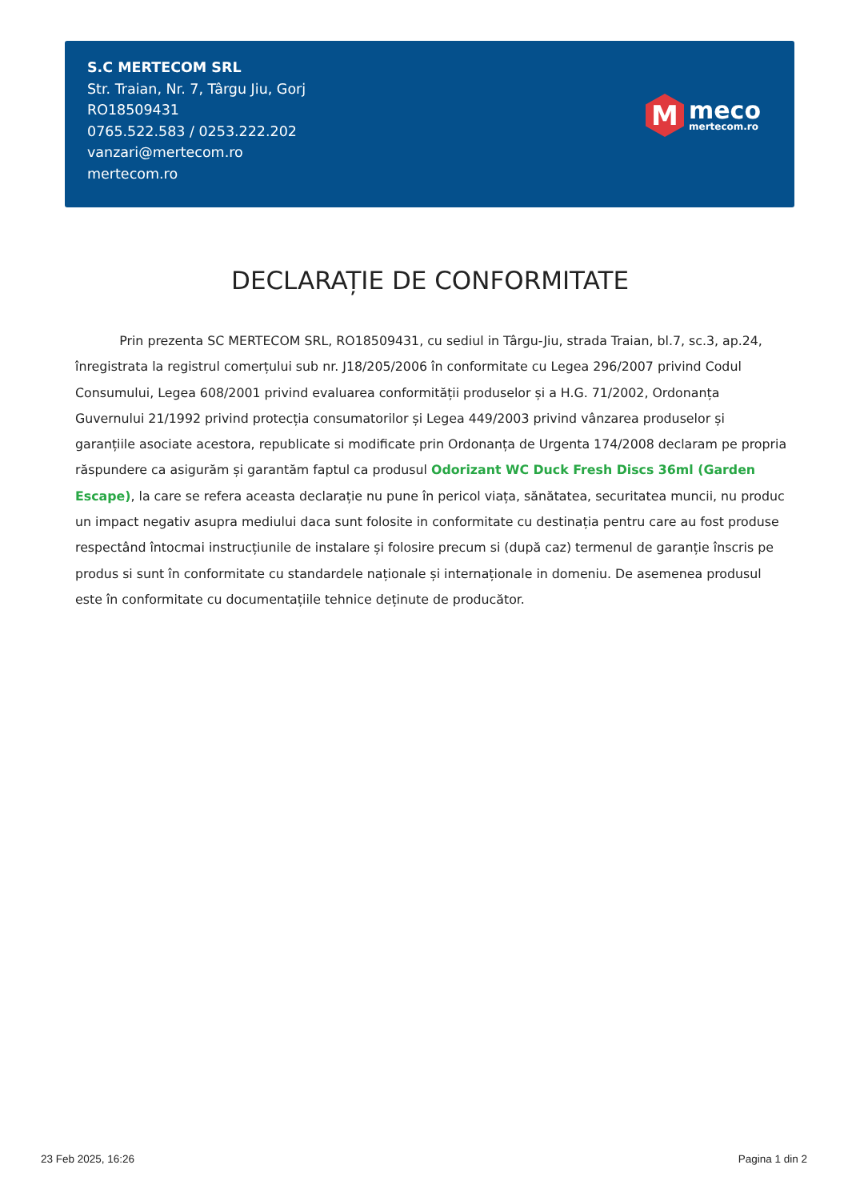S.C MERTECOM SRL
Str. Traian, Nr. 7, Târgu Jiu, Gorj
RO18509431
0765.522.583 / 0253.222.202
vanzari@mertecom.ro
mertecom.ro
M
meco
mertecom.ro
DECLARAȚIE DE CONFORMITATE
Prin prezenta SC MERTECOM SRL, RO18509431, cu sediul in Târgu-Jiu, strada Traian, bl.7, sc.3, ap.24, înregistrata la registrul comerțului sub nr. J18/205/2006 în conformitate cu Legea 296/2007 privind Codul Consumului, Legea 608/2001 privind evaluarea conformității produselor și a H.G. 71/2002, Ordonanța Guvernului 21/1992 privind protecția consumatorilor și Legea 449/2003 privind vânzarea produselor și garanțiile asociate acestora, republicate si modificate prin Ordonanța de Urgenta 174/2008 declaram pe propria răspundere ca asigurăm și garantăm faptul ca produsul Odorizant WC Duck Fresh Discs 36ml (Garden Escape), la care se refera aceasta declarație nu pune în pericol viața, sănătatea, securitatea muncii, nu produc un impact negativ asupra mediului daca sunt folosite in conformitate cu destinația pentru care au fost produse respectând întocmai instrucțiunile de instalare și folosire precum si (după caz) termenul de garanție înscris pe produs si sunt în conformitate cu standardele naționale și internaționale in domeniu. De asemenea produsul este în conformitate cu documentațiile tehnice deținute de producător.
23 Feb 2025, 16:26 Pagina 1 din 2